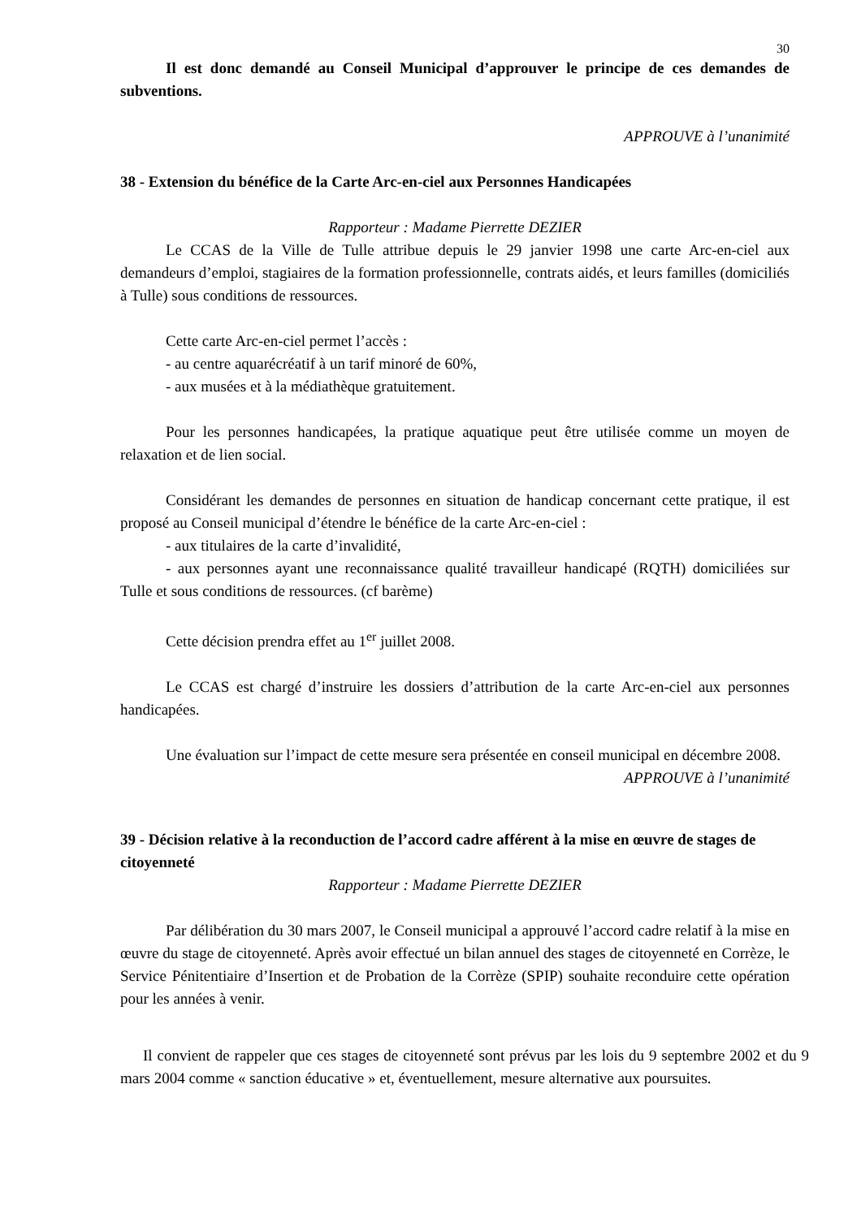30
Il est donc demandé au Conseil Municipal d’approuver le principe de ces demandes de subventions.
APPROUVE à l’unanimité
38 - Extension du bénéfice de la Carte Arc-en-ciel aux Personnes Handicapées
Rapporteur : Madame Pierrette DEZIER
Le CCAS de la Ville de Tulle attribue depuis le 29 janvier 1998 une carte Arc-en-ciel aux demandeurs d’emploi, stagiaires de la formation professionnelle, contrats aidés, et leurs familles (domiciliés à Tulle) sous conditions de ressources.
Cette carte Arc-en-ciel permet l’accès :
- au centre aquarécréatif à un tarif minoré de 60%,
- aux musées et à la médiathèque gratuitement.
Pour les personnes handicapées, la pratique aquatique peut être utilisée comme un moyen de relaxation et de lien social.
Considérant les demandes de personnes en situation de handicap concernant cette pratique, il est proposé au Conseil municipal d’étendre le bénéfice de la carte Arc-en-ciel :
- aux titulaires de la carte d’invalidité,
- aux personnes ayant une reconnaissance qualité travailleur handicapé (RQTH) domiciliées sur Tulle et sous conditions de ressources. (cf barème)
Cette décision prendra effet au 1<sup>er</sup> juillet 2008.
Le CCAS est chargé d’instruire les dossiers d’attribution de la carte Arc-en-ciel aux personnes handicapées.
Une évaluation sur l’impact de cette mesure sera présentée en conseil municipal en décembre 2008.
APPROUVE à l’unanimité
39 - Décision relative à la reconduction de l’accord cadre afférent à la mise en œuvre de stages de citoyenneté
Rapporteur : Madame Pierrette DEZIER
Par délibération du 30 mars 2007, le Conseil municipal a approuvé l’accord cadre relatif à la mise en œuvre du stage de citoyenneté. Après avoir effectué un bilan annuel des stages de citoyenneté en Corrèze, le Service Pénitentiaire d’Insertion et de Probation de la Corrèze (SPIP) souhaite reconduire cette opération pour les années à venir.
Il convient de rappeler que ces stages de citoyenneté sont prévus par les lois du 9 septembre 2002 et du 9 mars 2004 comme « sanction éducative » et, éventuellement, mesure alternative aux poursuites.